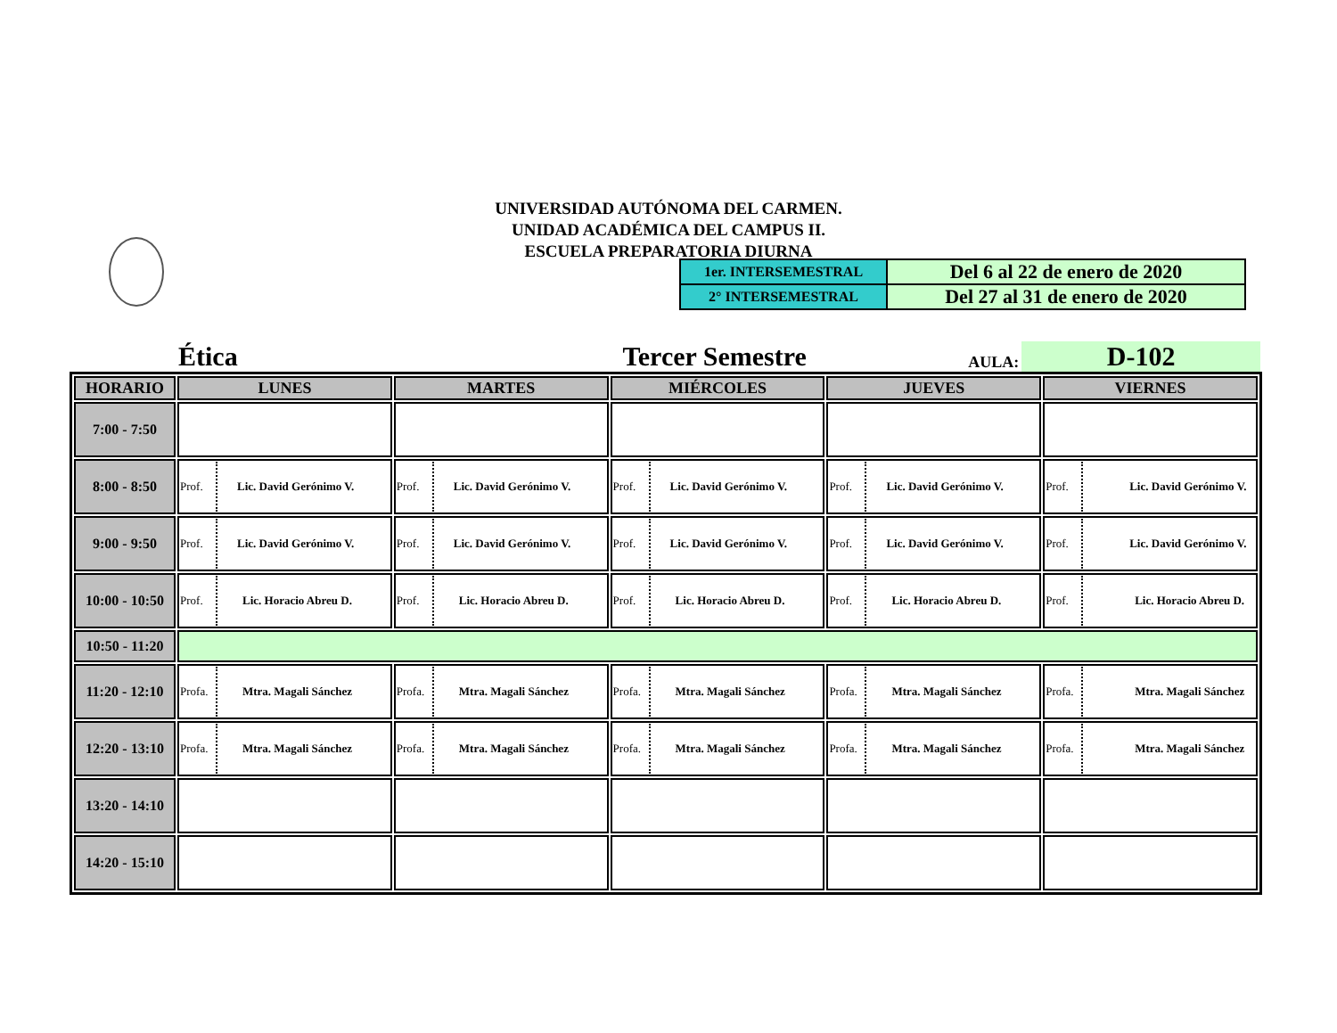UNIVERSIDAD AUTÓNOMA DEL CARMEN.
UNIDAD ACADÉMICA DEL CAMPUS II.
ESCUELA PREPARATORIA DIURNA
| 1er. INTERSEMESTRAL | Del 6 al 22 de enero de 2020 |
| 2° INTERSEMESTRAL | Del 27 al 31 de enero de 2020 |
Ética
Tercer Semestre
AULA:
D-102
| HORARIO | LUNES | MARTES | MIÉRCOLES | JUEVES | VIERNES |
| --- | --- | --- | --- | --- | --- |
| 7:00 - 7:50 | | | | | |
| 8:00 - 8:50 | Prof. Lic. David Gerónimo V. | Prof. Lic. David Gerónimo V. | Prof. Lic. David Gerónimo V. | Prof. Lic. David Gerónimo V. | Prof. Lic. David Gerónimo V. |
| 9:00 - 9:50 | Prof. Lic. David Gerónimo V. | Prof. Lic. David Gerónimo V. | Prof. Lic. David Gerónimo V. | Prof. Lic. David Gerónimo V. | Prof. Lic. David Gerónimo V. |
| 10:00 - 10:50 | Prof. Lic. Horacio Abreu D. | Prof. Lic. Horacio Abreu D. | Prof. Lic. Horacio Abreu D. | Prof. Lic. Horacio Abreu D. | Prof. Lic. Horacio Abreu D. |
| 10:50 - 11:20 | | | | | |
| 11:20 - 12:10 | Profa. Mtra. Magali Sánchez | Profa. Mtra. Magali Sánchez | Profa. Mtra. Magali Sánchez | Profa. Mtra. Magali Sánchez | Profa. Mtra. Magali Sánchez |
| 12:20 - 13:10 | Profa. Mtra. Magali Sánchez | Profa. Mtra. Magali Sánchez | Profa. Mtra. Magali Sánchez | Profa. Mtra. Magali Sánchez | Profa. Mtra. Magali Sánchez |
| 13:20 - 14:10 | | | | | |
| 14:20 - 15:10 | | | | | |